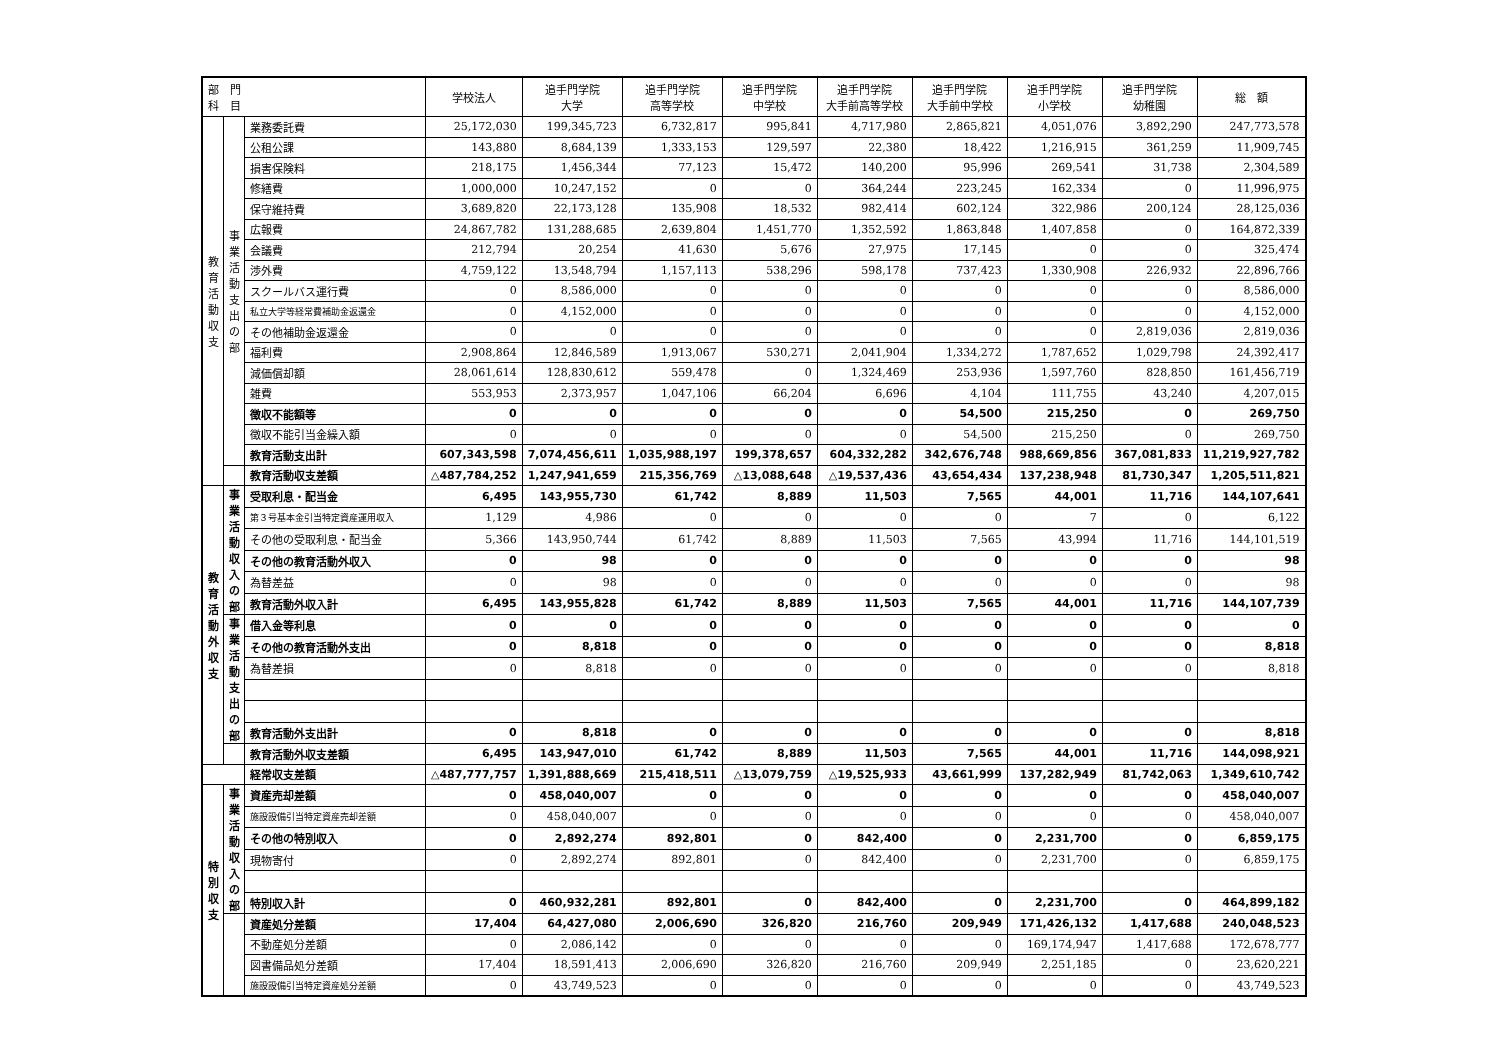| 部 門 科 目 | | | 学校法人 | 追手門学院 大学 | 追手門学院 高等学校 | 追手門学院 中学校 | 追手門学院 大手前高等学校 | 追手門学院 大手前中学校 | 追手門学院 小学校 | 追手門学院 幼稚園 | 総 額 |
| --- | --- | --- | --- | --- | --- | --- | --- | --- | --- | --- | --- |
| 教育活動収支 | 事業活動支出の部 | 業務委託費 | 25,172,030 | 199,345,723 | 6,732,817 | 995,841 | 4,717,980 | 2,865,821 | 4,051,076 | 3,892,290 | 247,773,578 |
| | | 公租公課 | 143,880 | 8,684,139 | 1,333,153 | 129,597 | 22,380 | 18,422 | 1,216,915 | 361,259 | 11,909,745 |
| | | 損害保険料 | 218,175 | 1,456,344 | 77,123 | 15,472 | 140,200 | 95,996 | 269,541 | 31,738 | 2,304,589 |
| | | 修繕費 | 1,000,000 | 10,247,152 | 0 | 0 | 364,244 | 223,245 | 162,334 | 0 | 11,996,975 |
| | | 保守維持費 | 3,689,820 | 22,173,128 | 135,908 | 18,532 | 982,414 | 602,124 | 322,986 | 200,124 | 28,125,036 |
| | | 広報費 | 24,867,782 | 131,288,685 | 2,639,804 | 1,451,770 | 1,352,592 | 1,863,848 | 1,407,858 | 0 | 164,872,339 |
| | | 会議費 | 212,794 | 20,254 | 41,630 | 5,676 | 27,975 | 17,145 | 0 | 0 | 325,474 |
| | | 渉外費 | 4,759,122 | 13,548,794 | 1,157,113 | 538,296 | 598,178 | 737,423 | 1,330,908 | 226,932 | 22,896,766 |
| | | スクールバス運行費 | 0 | 8,586,000 | 0 | 0 | 0 | 0 | 0 | 0 | 8,586,000 |
| | | 私立大学等経常費補助金返還金 | 0 | 4,152,000 | 0 | 0 | 0 | 0 | 0 | 0 | 4,152,000 |
| | | その他補助金返還金 | 0 | 0 | 0 | 0 | 0 | 0 | 0 | 2,819,036 | 2,819,036 |
| | | 福利費 | 2,908,864 | 12,846,589 | 1,913,067 | 530,271 | 2,041,904 | 1,334,272 | 1,787,652 | 1,029,798 | 24,392,417 |
| | | 減価償却額 | 28,061,614 | 128,830,612 | 559,478 | 0 | 1,324,469 | 253,936 | 1,597,760 | 828,850 | 161,456,719 |
| | | 雑費 | 553,953 | 2,373,957 | 1,047,106 | 66,204 | 6,696 | 4,104 | 111,755 | 43,240 | 4,207,015 |
| | | 徴収不能額等 | 0 | 0 | 0 | 0 | 0 | 54,500 | 215,250 | 0 | 269,750 |
| | | 徴収不能引当金繰入額 | 0 | 0 | 0 | 0 | 0 | 54,500 | 215,250 | 0 | 269,750 |
| | | 教育活動支出計 | 607,343,598 | 7,074,456,611 | 1,035,988,197 | 199,378,657 | 604,332,282 | 342,676,748 | 988,669,856 | 367,081,833 | 11,219,927,782 |
| | | 教育活動収支差額 | △487,784,252 | 1,247,941,659 | 215,356,769 | △13,088,648 | △19,537,436 | 43,654,434 | 137,238,948 | 81,730,347 | 1,205,511,821 |
| 教育活動外収支 | 事業活動収入の部 | 受取利息・配当金 | 6,495 | 143,955,730 | 61,742 | 8,889 | 11,503 | 7,565 | 44,001 | 11,716 | 144,107,641 |
| | | 第３号基本金引当特定資産運用収入 | 1,129 | 4,986 | 0 | 0 | 0 | 0 | 7 | 0 | 6,122 |
| | | その他の受取利息・配当金 | 5,366 | 143,950,744 | 61,742 | 8,889 | 11,503 | 7,565 | 43,994 | 11,716 | 144,101,519 |
| | | その他の教育活動外収入 | 0 | 98 | 0 | 0 | 0 | 0 | 0 | 0 | 98 |
| | | 為替差益 | 0 | 98 | 0 | 0 | 0 | 0 | 0 | 0 | 98 |
| | | 教育活動外収入計 | 6,495 | 143,955,828 | 61,742 | 8,889 | 11,503 | 7,565 | 44,001 | 11,716 | 144,107,739 |
| | 事業活動支出の部 | 借入金等利息 | 0 | 0 | 0 | 0 | 0 | 0 | 0 | 0 | 0 |
| | | その他の教育活動外支出 | 0 | 8,818 | 0 | 0 | 0 | 0 | 0 | 0 | 8,818 |
| | | 為替差損 | 0 | 8,818 | 0 | 0 | 0 | 0 | 0 | 0 | 8,818 |
| | | 教育活動外支出計 | 0 | 8,818 | 0 | 0 | 0 | 0 | 0 | 0 | 8,818 |
| | | 教育活動外収支差額 | 6,495 | 143,947,010 | 61,742 | 8,889 | 11,503 | 7,565 | 44,001 | 11,716 | 144,098,921 |
| | | 経常収支差額 | △487,777,757 | 1,391,888,669 | 215,418,511 | △13,079,759 | △19,525,933 | 43,661,999 | 137,282,949 | 81,742,063 | 1,349,610,742 |
| 特別収支 | 事業活動収入の部 | 資産売却差額 | 0 | 458,040,007 | 0 | 0 | 0 | 0 | 0 | 0 | 458,040,007 |
| | | 施設設備引当特定資産売却差額 | 0 | 458,040,007 | 0 | 0 | 0 | 0 | 0 | 0 | 458,040,007 |
| | | その他の特別収入 | 0 | 2,892,274 | 892,801 | 0 | 842,400 | 0 | 2,231,700 | 0 | 6,859,175 |
| | | 現物寄付 | 0 | 2,892,274 | 892,801 | 0 | 842,400 | 0 | 2,231,700 | 0 | 6,859,175 |
| | | 特別収入計 | 0 | 460,932,281 | 892,801 | 0 | 842,400 | 0 | 2,231,700 | 0 | 464,899,182 |
| | | 資産処分差額 | 17,404 | 64,427,080 | 2,006,690 | 326,820 | 216,760 | 209,949 | 171,426,132 | 1,417,688 | 240,048,523 |
| | | 不動産処分差額 | 0 | 2,086,142 | 0 | 0 | 0 | 0 | 169,174,947 | 1,417,688 | 172,678,777 |
| | | 図書備品処分差額 | 17,404 | 18,591,413 | 2,006,690 | 326,820 | 216,760 | 209,949 | 2,251,185 | 0 | 23,620,221 |
| | | 施設設備引当特定資産処分差額 | 0 | 43,749,523 | 0 | 0 | 0 | 0 | 0 | 0 | 43,749,523 |